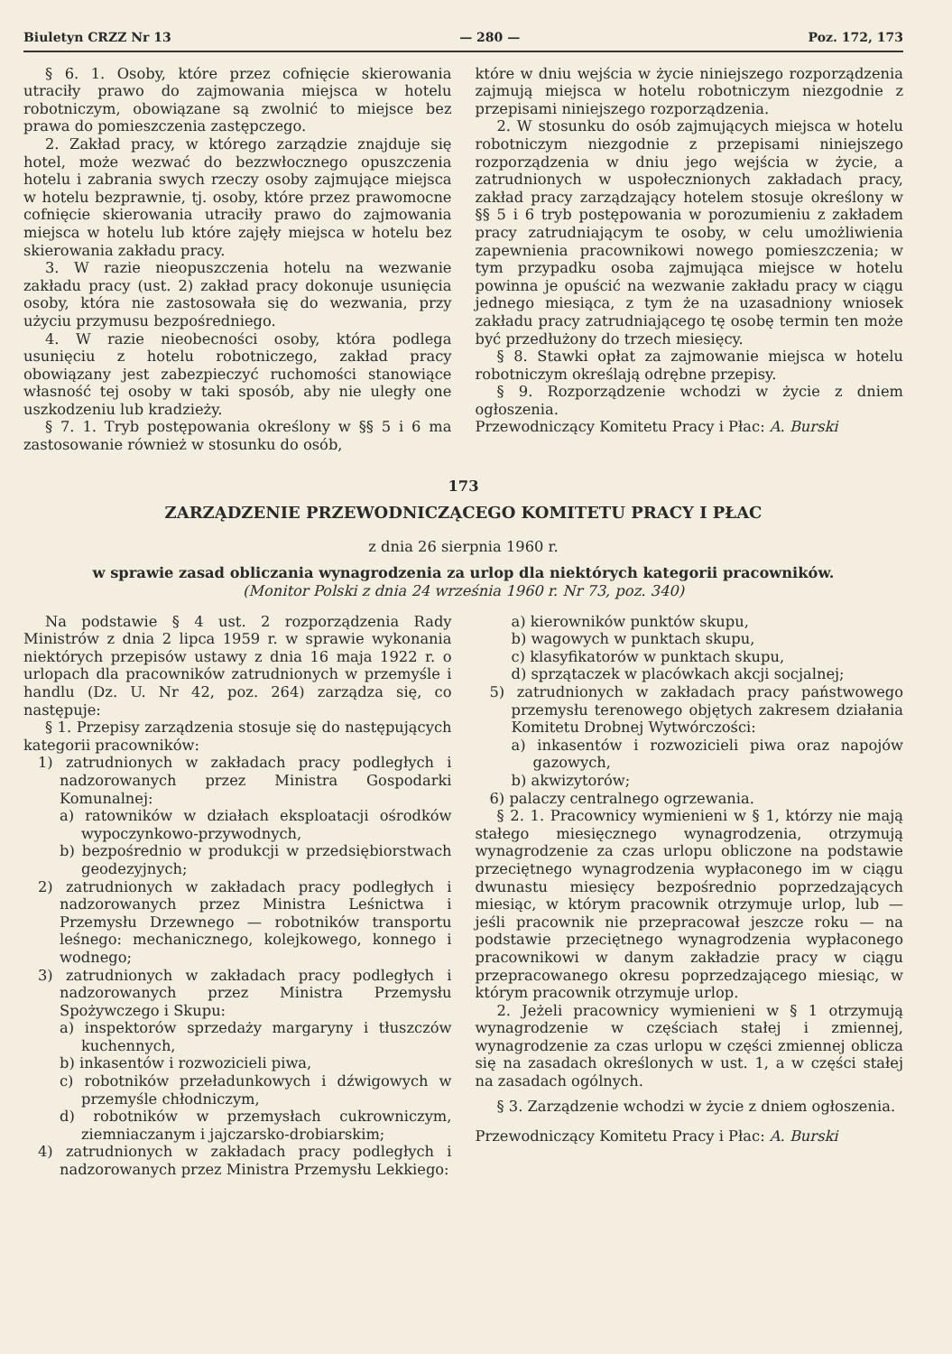Biuletyn CRZZ Nr 13 — 280 — Poz. 172, 173
§ 6. 1. Osoby, które przez cofnięcie skierowania utraciły prawo do zajmowania miejsca w hotelu robotniczym, obowiązane są zwolnić to miejsce bez prawa do pomieszczenia zastępczego.
2. Zakład pracy, w którego zarządzie znajduje się hotel, może wezwać do bezzwłocznego opuszczenia hotelu i zabrania swych rzeczy osoby zajmujące miejsca w hotelu bezprawnie, tj. osoby, które przez prawomocne cofnięcie skierowania utraciły prawo do zajmowania miejsca w hotelu lub które zajęły miejsca w hotelu bez skierowania zakładu pracy.
3. W razie nieopuszczenia hotelu na wezwanie zakładu pracy (ust. 2) zakład pracy dokonuje usunięcia osoby, która nie zastosowała się do wezwania, przy użyciu przymusu bezpośredniego.
4. W razie nieobecności osoby, która podlega usunięciu z hotelu robotniczego, zakład pracy obowiązany jest zabezpieczyć ruchomości stanowiące własność tej osoby w taki sposób, aby nie uległy one uszkodzeniu lub kradzieży.
§ 7. 1. Tryb postępowania określony w §§ 5 i 6 ma zastosowanie również w stosunku do osób,
które w dniu wejścia w życie niniejszego rozporządzenia zajmują miejsca w hotelu robotniczym niezgodnie z przepisami niniejszego rozporządzenia.
2. W stosunku do osób zajmujących miejsca w hotelu robotniczym niezgodnie z przepisami niniejszego rozporządzenia w dniu jego wejścia w życie, a zatrudnionych w uspołecznionych zakładach pracy, zakład pracy zarządzający hotelem stosuje określony w §§ 5 i 6 tryb postępowania w porozumieniu z zakładem pracy zatrudniającym te osoby, w celu umożliwienia zapewnienia pracownikowi nowego pomieszczenia; w tym przypadku osoba zajmująca miejsce w hotelu powinna je opuścić na wezwanie zakładu pracy w ciągu jednego miesiąca, z tym że na uzasadniony wniosek zakładu pracy zatrudniającego tę osobę termin ten może być przedłużony do trzech miesięcy.
§ 8. Stawki opłat za zajmowanie miejsca w hotelu robotniczym określają odrębne przepisy.
§ 9. Rozporządzenie wchodzi w życie z dniem ogłoszenia.
Przewodniczący Komitetu Pracy i Płac: A. Burski
173
ZARZĄDZENIE PRZEWODNICZĄCEGO KOMITETU PRACY I PŁAC
z dnia 26 sierpnia 1960 r.
w sprawie zasad obliczania wynagrodzenia za urlop dla niektórych kategorii pracowników.
(Monitor Polski z dnia 24 września 1960 r. Nr 73, poz. 340)
Na podstawie § 4 ust. 2 rozporządzenia Rady Ministrów z dnia 2 lipca 1959 r. w sprawie wykonania niektórych przepisów ustawy z dnia 16 maja 1922 r. o urlopach dla pracowników zatrudnionych w przemyśle i handlu (Dz. U. Nr 42, poz. 264) zarządza się, co następuje:
§ 1. Przepisy zarządzenia stosuje się do następujących kategorii pracowników:
1) zatrudnionych w zakładach pracy podległych i nadzorowanych przez Ministra Gospodarki Komunalnej:
a) ratowników w działach eksploatacji ośrodków wypoczynkowo-przywodnych,
b) bezpośrednio w produkcji w przedsiębiorstwach geodezyjnych;
2) zatrudnionych w zakładach pracy podległych i nadzorowanych przez Ministra Leśnictwa i Przemysłu Drzewnego — robotników transportu leśnego: mechanicznego, kolejkowego, konnego i wodnego;
3) zatrudnionych w zakładach pracy podległych i nadzorowanych przez Ministra Przemysłu Spożywczego i Skupu:
a) inspektorów sprzedaży margaryny i tłuszczów kuchennych,
b) inkasentów i rozwozicieli piwa,
c) robotników przeładunkowych i dźwigowych w przemyśle chłodniczym,
d) robotników w przemysłach cukrowniczym, ziemniaczanym i jajczarsko-drobiarskim;
4) zatrudnionych w zakładach pracy podległych i nadzorowanych przez Ministra Przemysłu Lekkiego:
a) kierowników punktów skupu,
b) wagowych w punktach skupu,
c) klasyfikatorów w punktach skupu,
d) sprzątaczek w placówkach akcji socjalnej;
5) zatrudnionych w zakładach pracy państwowego przemysłu terenowego objętych zakresem działania Komitetu Drobnej Wytwórczości:
a) inkasentów i rozwozicieli piwa oraz napojów gazowych,
b) akwizytorów;
6) palaczy centralnego ogrzewania.
§ 2. 1. Pracownicy wymienieni w § 1, którzy nie mają stałego miesięcznego wynagrodzenia, otrzymują wynagrodzenie za czas urlopu obliczone na podstawie przeciętnego wynagrodzenia wypłaconego im w ciągu dwunastu miesięcy bezpośrednio poprzedzających miesiąc, w którym pracownik otrzymuje urlop, lub — jeśli pracownik nie przepracował jeszcze roku — na podstawie przeciętnego wynagrodzenia wypłaconego pracownikowi w danym zakładzie pracy w ciągu przepracowanego okresu poprzedzającego miesiąc, w którym pracownik otrzymuje urlop.
2. Jeżeli pracownicy wymienieni w § 1 otrzymują wynagrodzenie w częściach stałej i zmiennej, wynagrodzenie za czas urlopu w części zmiennej oblicza się na zasadach określonych w ust. 1, a w części stałej na zasadach ogólnych.
§ 3. Zarządzenie wchodzi w życie z dniem ogłoszenia.
Przewodniczący Komitetu Pracy i Płac: A. Burski